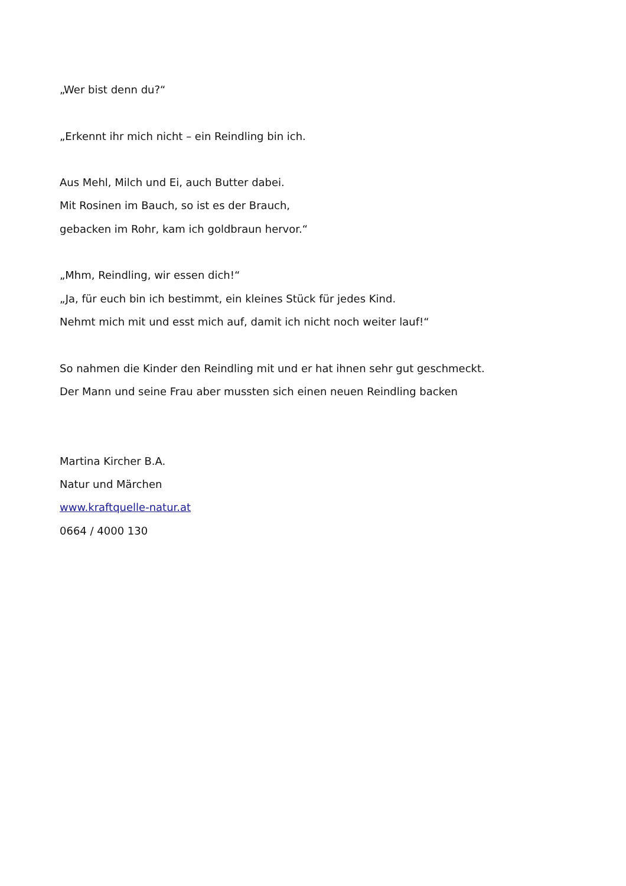„Wer bist denn du?“
„Erkennt ihr mich nicht – ein Reindling bin ich.
Aus Mehl, Milch und Ei, auch Butter dabei.
Mit Rosinen im Bauch, so ist es der Brauch,
gebacken im Rohr, kam ich goldbraun hervor.“
„Mhm, Reindling, wir essen dich!“
„Ja, für euch bin ich bestimmt, ein kleines Stück für jedes Kind.
Nehmt mich mit und esst mich auf, damit ich nicht noch weiter lauf!“
So nahmen die Kinder den Reindling mit und er hat ihnen sehr gut geschmeckt.
Der Mann und seine Frau aber mussten sich einen neuen Reindling backen
Martina Kircher B.A.
Natur und Märchen
www.kraftquelle-natur.at
0664 / 4000 130